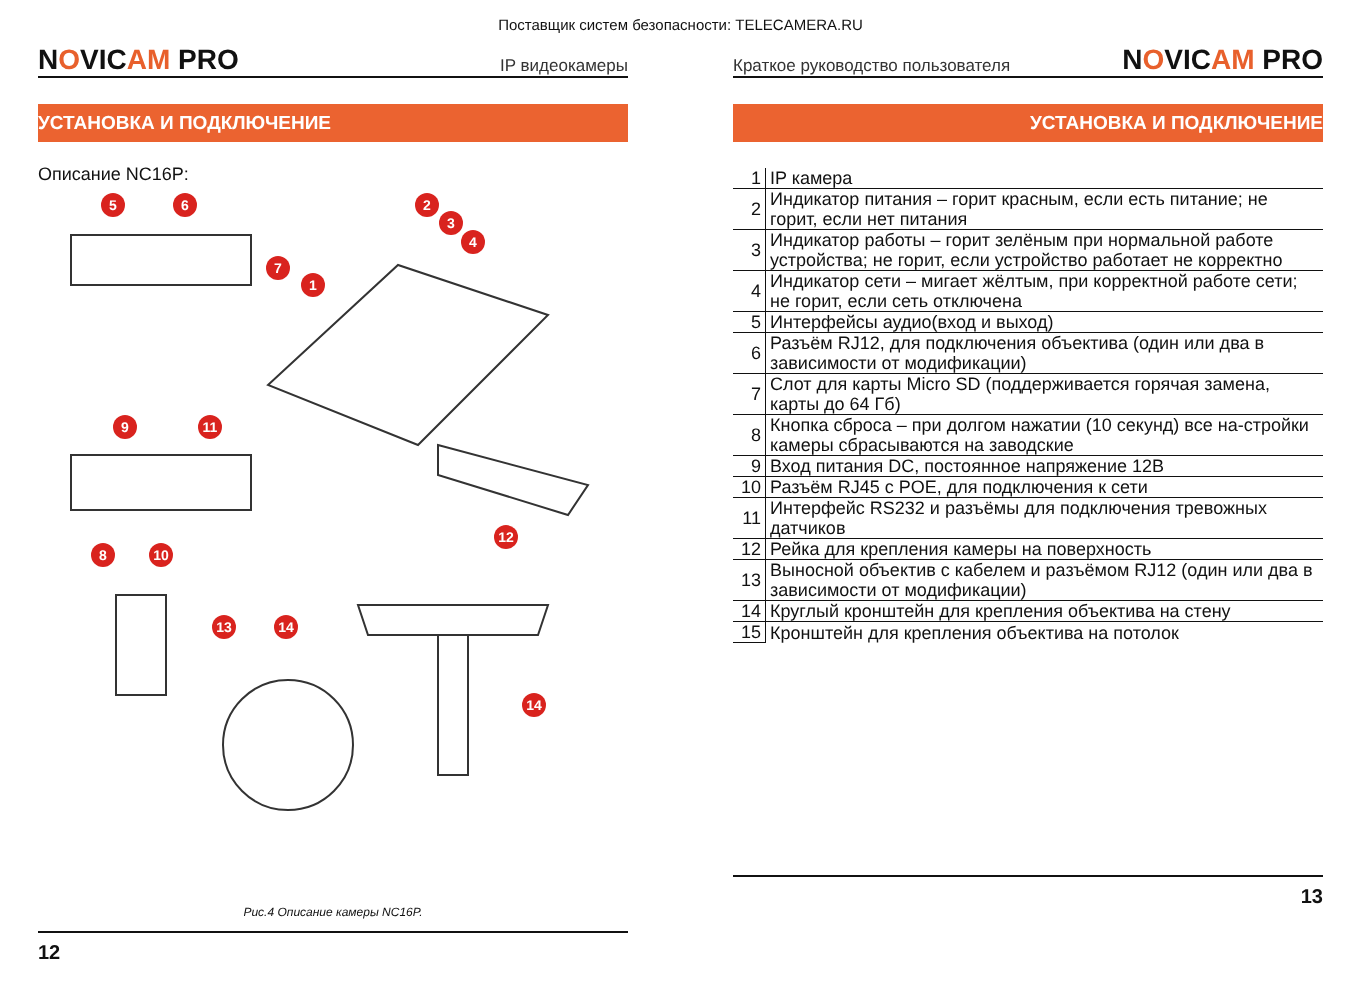Поставщик систем безопасности: TELECAMERA.RU
NOVICAM PRO IP видеокамеры
УСТАНОВКА И ПОДКЛЮЧЕНИЕ
Описание NC16P:
5
6
7
1
2
3
4
9
11
8
10
12
13
14
14
Рис.4 Описание камеры NC16P.
12
Краткое руководство пользователя NOVICAM PRO
УСТАНОВКА И ПОДКЛЮЧЕНИЕ
| 1 | IP камера |
| 2 | Индикатор питания – горит красным, если есть питание; не горит, если нет питания |
| 3 | Индикатор работы – горит зелёным при нормальной работе устройства; не горит, если устройство работает не корректно |
| 4 | Индикатор сети – мигает жёлтым, при корректной работе сети; не горит, если сеть отключена |
| 5 | Интерфейсы аудио(вход и выход) |
| 6 | Разъём RJ12, для подключения объектива (один или два в зависимости от модификации) |
| 7 | Слот для карты Micro SD (поддерживается горячая замена, карты до 64 Гб) |
| 8 | Кнопка сброса – при долгом нажатии (10 секунд) все на-стройки камеры сбрасываются на заводские |
| 9 | Вход питания DC, постоянное напряжение 12В |
| 10 | Разъём RJ45 с POE, для подключения к сети |
| 11 | Интерфейс RS232 и разъёмы для подключения тревожных датчиков |
| 12 | Рейка для крепления камеры на поверхность |
| 13 | Выносной объектив с кабелем и разъёмом RJ12 (один или два в зависимости от модификации) |
| 14 | Круглый кронштейн для крепления объектива на стену |
| 15 | Кронштейн для крепления объектива на потолок |
13